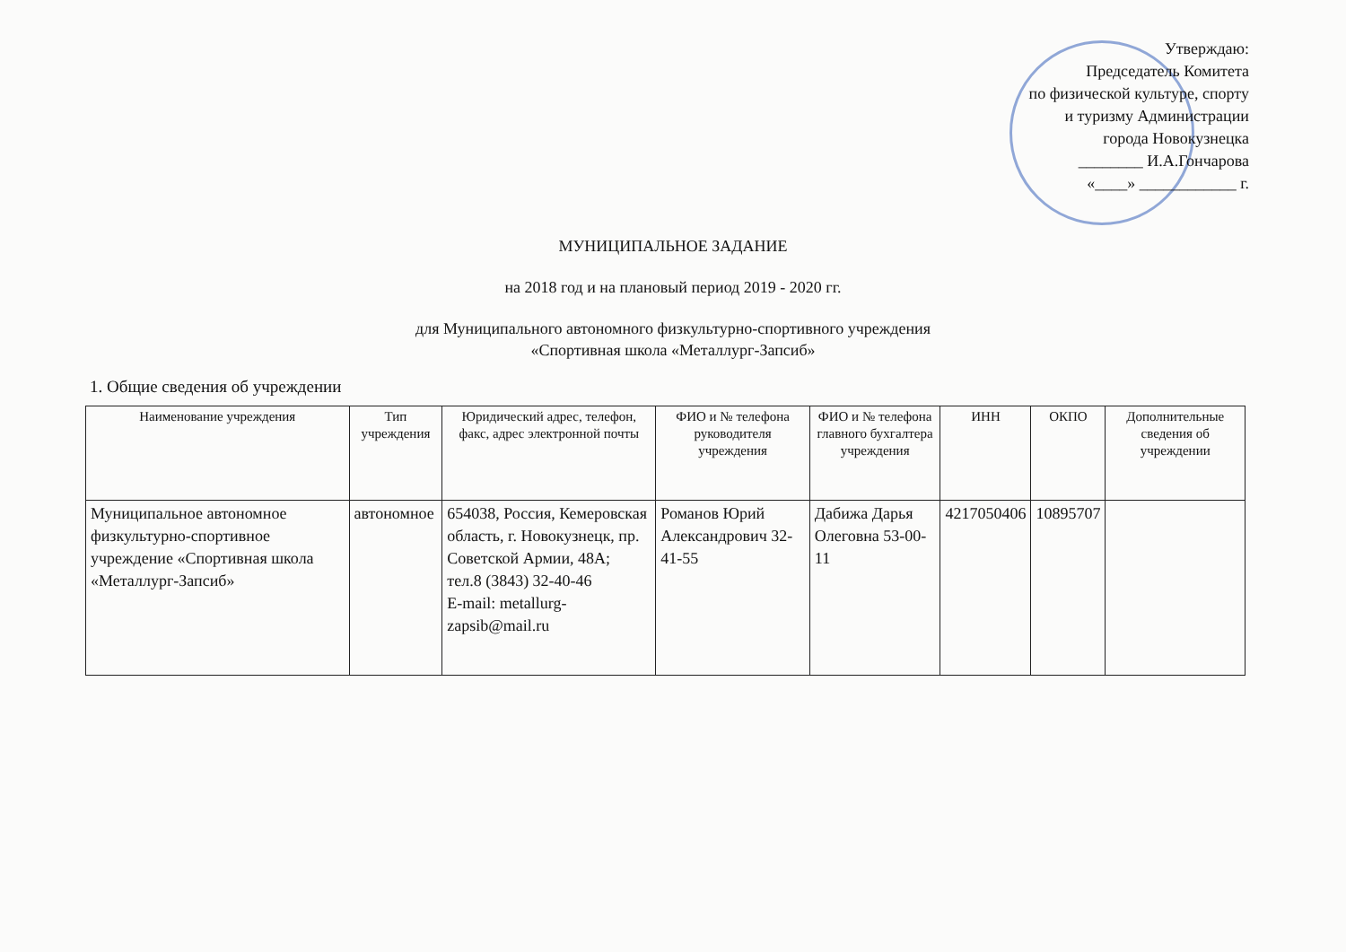Утверждаю:
Председатель Комитета
по физической культуре, спорту
и туризму Администрации
города Новокузнецка
________ И.А.Гончарова
«____» ____________ г.
МУНИЦИПАЛЬНОЕ ЗАДАНИЕ
на 2018 год и на плановый период 2019 - 2020 гг.
для Муниципального автономного физкультурно-спортивного учреждения
«Спортивная школа «Металлург-Запсиб»
1. Общие сведения об учреждении
| Наименование учреждения | Тип учреждения | Юридический адрес, телефон, факс, адрес электронной почты | ФИО и № телефона руководителя учреждения | ФИО и № телефона главного бухгалтера учреждения | ИНН | ОКПО | Дополнительные сведения об учреждении |
| --- | --- | --- | --- | --- | --- | --- | --- |
| Муниципальное автономное физкультурно-спортивное учреждение «Спортивная школа «Металлург-Запсиб» | автономное | 654038, Россия, Кемеровская область, г. Новокузнецк, пр. Советской Армии, 48А; тел.8 (3843) 32-40-46 E-mail: metallurg-zapsib@mail.ru | Романов Юрий Александрович 32-41-55 | Дабижа Дарья Олеговна 53-00-11 | 4217050406 | 10895707 | |